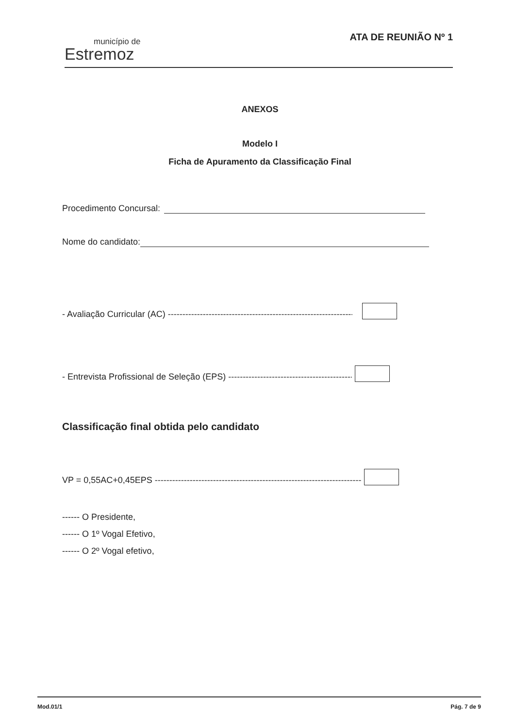município de
Estremoz
ATA DE REUNIÃO Nº 1
ANEXOS
Modelo I
Ficha de Apuramento da Classificação Final
Procedimento Concursal:
Nome do candidato:
- Avaliação Curricular (AC) --------------------------------------------------------------------
- Entrevista Profissional de Seleção (EPS) -----------------------------------------------
Classificação final obtida pelo candidato
VP = 0,55AC+0,45EPS --------------------------------------------------------------------------
------ O Presidente,
------ O 1º Vogal Efetivo,
------ O 2º Vogal efetivo,
Mod.01/1 Pág. 7 de 9